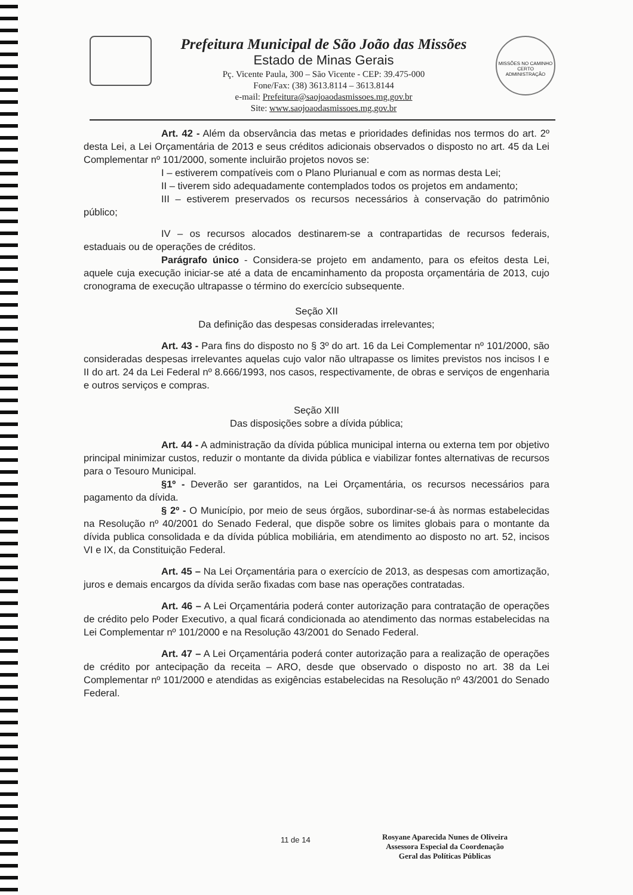Prefeitura Municipal de São João das Missões
Estado de Minas Gerais
Pç. Vicente Paula, 300 – São Vicente - CEP: 39.475-000
Fone/Fax: (38) 3613.8114 – 3613.8144
e-mail: Prefeitura@saojoaodasmissoes.mg.gov.br
Site: www.saojoaodasmissoes.mg.gov.br
MISSÕES NO CAMINHO CERTO
ADMINISTRAÇÃO
Art. 42 - Além da observância das metas e prioridades definidas nos termos do art. 2º desta Lei, a Lei Orçamentária de 2013 e seus créditos adicionais observados o disposto no art. 45 da Lei Complementar nº 101/2000, somente incluirão projetos novos se:
I – estiverem compatíveis com o Plano Plurianual e com as normas desta Lei;
II – tiverem sido adequadamente contemplados todos os projetos em andamento;
III – estiverem preservados os recursos necessários à conservação do patrimônio público;
IV – os recursos alocados destinarem-se a contrapartidas de recursos federais, estaduais ou de operações de créditos.
Parágrafo único - Considera-se projeto em andamento, para os efeitos desta Lei, aquele cuja execução iniciar-se até a data de encaminhamento da proposta orçamentária de 2013, cujo cronograma de execução ultrapasse o término do exercício subsequente.
Seção XII
Da definição das despesas consideradas irrelevantes;
Art. 43 - Para fins do disposto no § 3º do art. 16 da Lei Complementar nº 101/2000, são consideradas despesas irrelevantes aquelas cujo valor não ultrapasse os limites previstos nos incisos I e II do art. 24 da Lei Federal nº 8.666/1993, nos casos, respectivamente, de obras e serviços de engenharia e outros serviços e compras.
Seção XIII
Das disposições sobre a dívida pública;
Art. 44 - A administração da dívida pública municipal interna ou externa tem por objetivo principal minimizar custos, reduzir o montante da divida pública e viabilizar fontes alternativas de recursos para o Tesouro Municipal.
§1º - Deverão ser garantidos, na Lei Orçamentária, os recursos necessários para pagamento da dívida.
§ 2º - O Município, por meio de seus órgãos, subordinar-se-á às normas estabelecidas na Resolução nº 40/2001 do Senado Federal, que dispõe sobre os limites globais para o montante da dívida publica consolidada e da dívida pública mobiliária, em atendimento ao disposto no art. 52, incisos VI e IX, da Constituição Federal.
Art. 45 – Na Lei Orçamentária para o exercício de 2013, as despesas com amortização, juros e demais encargos da dívida serão fixadas com base nas operações contratadas.
Art. 46 – A Lei Orçamentária poderá conter autorização para contratação de operações de crédito pelo Poder Executivo, a qual ficará condicionada ao atendimento das normas estabelecidas na Lei Complementar nº 101/2000 e na Resolução 43/2001 do Senado Federal.
Art. 47 – A Lei Orçamentária poderá conter autorização para a realização de operações de crédito por antecipação da receita – ARO, desde que observado o disposto no art. 38 da Lei Complementar nº 101/2000 e atendidas as exigências estabelecidas na Resolução nº 43/2001 do Senado Federal.
11 de 14
Rosyane Aparecida Nunes de Oliveira
Assessora Especial da Coordenação
Geral das Políticas Públicas